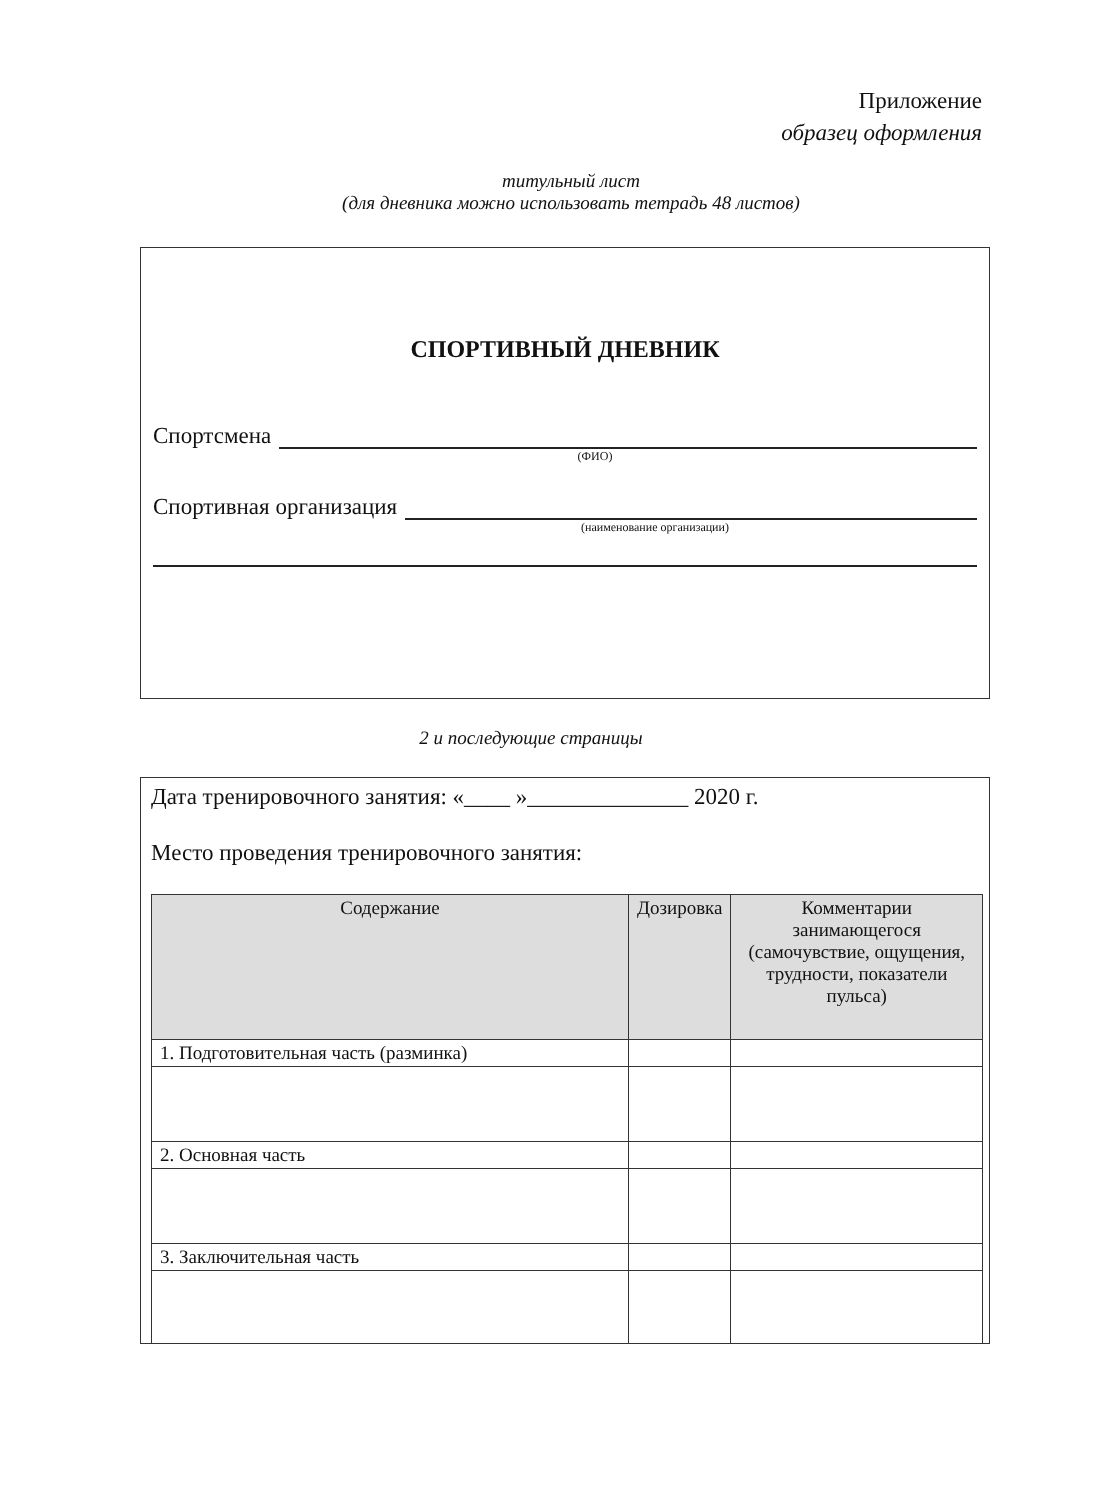Приложение
образец оформления
титульный лист
(для дневника можно использовать тетрадь 48 листов)
СПОРТИВНЫЙ ДНЕВНИК
Спортсмена
(ФИО)
Спортивная организация
(наименование организации)
2 и последующие страницы
Дата тренировочного занятия: «____ »______________ 2020 г.
Место проведения тренировочного занятия:
| Содержание | Дозировка | Комментарии занимающегося (самочувствие, ощущения, трудности, показатели пульса) |
| --- | --- | --- |
| 1. Подготовительная часть (разминка) | | |
| 2. Основная часть | | |
| 3. Заключительная часть | | |